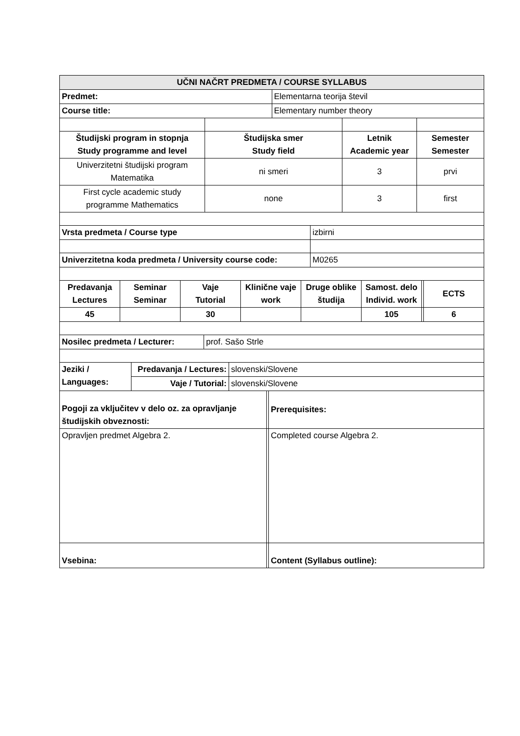| UČNI NAČRT PREDMETA / COURSE SYLLABUS | |
| --- | --- |
| Predmet: | Elementarna teorija števil |
| Course title: | Elementary number theory |
| Študijski program in stopnja Study programme and level | Študijska smer Study field | Letnik Academic year | Semester Semester |
| Univerzitetni študijski program Matematika | ni smeri | 3 | prvi |
| First cycle academic study programme Mathematics | none | 3 | first |
| Vrsta predmeta / Course type | izbirni |
| Univerzitetna koda predmeta / University course code: | M0265 |
| Predavanja Lectures | Seminar Seminar | Vaje Tutorial | Klinične vaje work | Druge oblike študija | Samost. delo Individ. work | | ECTS |
| 45 | | 30 | | | 105 | | 6 |
| Nosilec predmeta / Lecturer: | prof. Sašo Strle |
| Jeziki / Languages: | Predavanja / Lectures: | slovenski/Slovene |
| | Vaje / Tutorial: | slovenski/Slovene |
| Pogoji za vključitev v delo oz. za opravljanje študijskih obveznosti: | | Prerequisites: |
| Opravljen predmet Algebra 2. | | Completed course Algebra 2. |
| Vsebina: | | Content (Syllabus outline): |